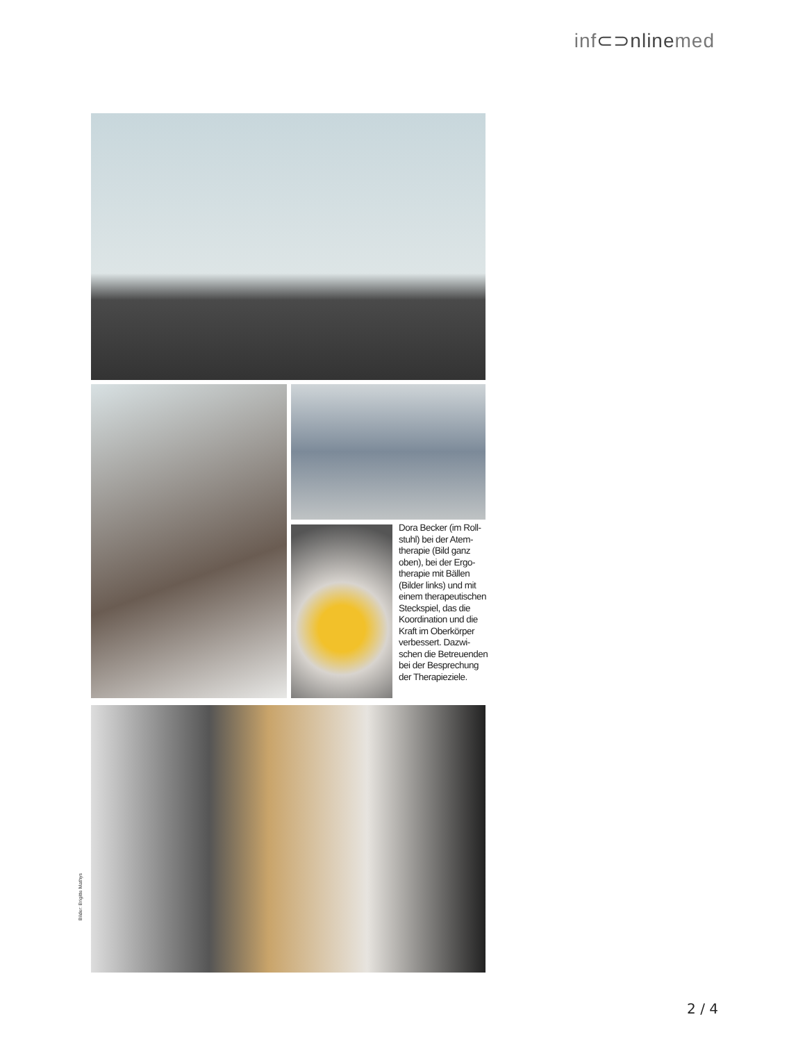inf⊂⊃nlinemed
Dora Becker (im Roll­stuhl) bei der Atem­therapie (Bild ganz oben), bei der Ergo­therapie mit Bällen (Bilder links) und mit einem therapeutischen Steckspiel, das die Koordination und die Kraft im Oberkörper verbessert. Dazwi­schen die Betreuenden bei der Besprechung der Therapieziele.
Bilder: Brigitte Mathys
2 / 4